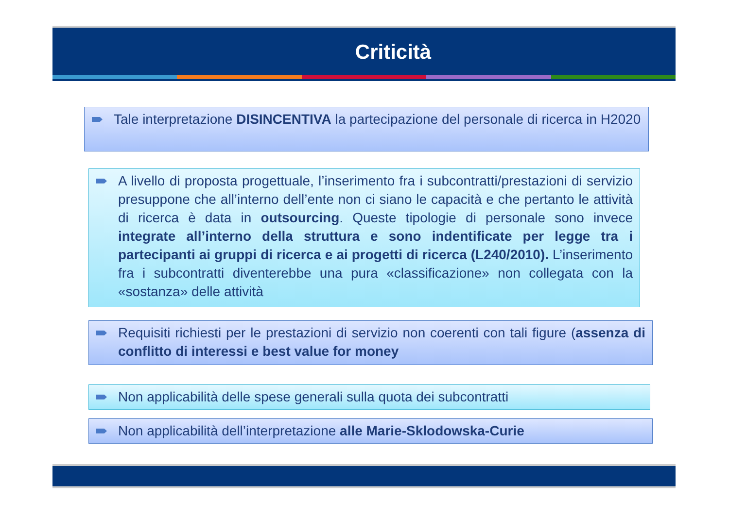Criticità
Tale interpretazione DISINCENTIVA la partecipazione del personale di ricerca in H2020
A livello di proposta progettuale, l’inserimento fra i subcontratti/prestazioni di servizio presuppone che all’interno dell’ente non ci siano le capacità e che pertanto le attività di ricerca è data in outsourcing. Queste tipologie di personale sono invece integrate all’interno della struttura e sono indentificate per legge tra i partecipanti ai gruppi di ricerca e ai progetti di ricerca (L240/2010). L’inserimento fra i subcontratti diventerebbe una pura «classificazione» non collegata con la «sostanza» delle attività
Requisiti richiesti per le prestazioni di servizio non coerenti con tali figure (assenza di conflitto di interessi e best value for money
Non applicabilità delle spese generali sulla quota dei subcontratti
Non applicabilità dell’interpretazione alle Marie-Sklodowska-Curie